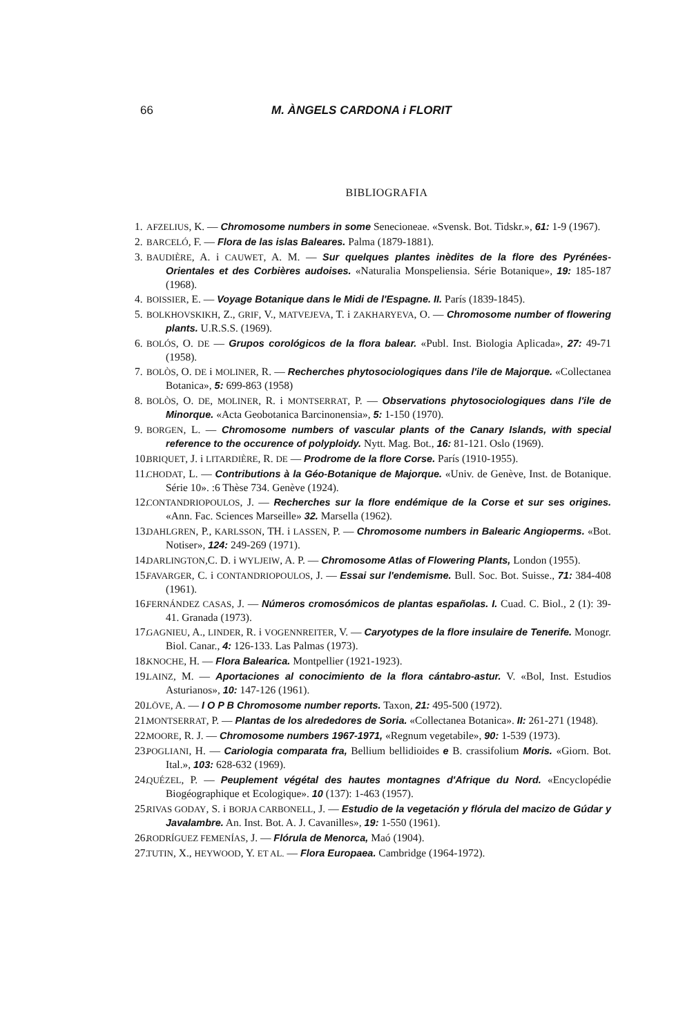66 M. ÀNGELS CARDONA i FLORIT
BIBLIOGRAFIA
1. AFZELIUS, K. — Chromosome numbers in some Senecioneae. «Svensk. Bot. Tidskr.», 61: 1-9 (1967).
2. BARCELÓ, F. — Flora de las islas Baleares. Palma (1879-1881).
3. BAUDIÈRE, A. i CAUWET, A. M. — Sur quelques plantes inèdites de la flore des Pyrénées-Orientales et des Corbières audoises. «Naturalia Monspeliensia. Série Botanique», 19: 185-187 (1968).
4. BOISSIER, E. — Voyage Botanique dans le Midi de l'Espagne. II. París (1839-1845).
5. BOLKHOVSKIKH, Z., GRIF, V., MATVEJEVA, T. i ZAKHARYEVA, O. — Chromosome number of flowering plants. U.R.S.S. (1969).
6. BOLÓS, O. DE — Grupos corológicos de la flora balear. «Publ. Inst. Biologia Aplicada», 27: 49-71 (1958).
7. BOLÒS, O. DE i MOLINER, R. — Recherches phytosociologiques dans l'ile de Majorque. «Collectanea Botanica», 5: 699-863 (1958)
8. BOLÒS, O. DE, MOLINER, R. i MONTSERRAT, P. — Observations phytosociologiques dans l'ile de Minorque. «Acta Geobotanica Barcinonensia», 5: 1-150 (1970).
9. BORGEN, L. — Chromosome numbers of vascular plants of the Canary Islands, with special reference to the occurence of polyploidy. Nytt. Mag. Bot., 16: 81-121. Oslo (1969).
10. BRIQUET, J. i LITARDIÈRE, R. DE — Prodrome de la flore Corse. París (1910-1955).
11. CHODAT, L. — Contributions à la Géo-Botanique de Majorque. «Univ. de Genève, Inst. de Botanique. Série 10». :6 Thèse 734. Genève (1924).
12. CONTANDRIOPOULOS, J. — Recherches sur la flore endémique de la Corse et sur ses origines. «Ann. Fac. Sciences Marseille» 32. Marsella (1962).
13. DAHLGREN, P., KARLSSON, TH. i LASSEN, P. — Chromosome numbers in Balearic Angioperms. «Bot. Notiser», 124: 249-269 (1971).
14. DARLINGTON,C. D. i WYLJEIW, A. P. — Chromosome Atlas of Flowering Plants, London (1955).
15. FAVARGER, C. i CONTANDRIOPOULOS, J. — Essai sur l'endemisme. Bull. Soc. Bot. Suisse., 71: 384-408 (1961).
16. FERNÁNDEZ CASAS, J. — Números cromosómicos de plantas españolas. I. Cuad. C. Biol., 2 (1): 39-41. Granada (1973).
17. GAGNIEU, A., LINDER, R. i VOGENNREITER, V. — Caryotypes de la flore insulaire de Tenerife. Monogr. Biol. Canar., 4: 126-133. Las Palmas (1973).
18. KNOCHE, H. — Flora Balearica. Montpellier (1921-1923).
19. LAINZ, M. — Aportaciones al conocimiento de la flora cántabro-astur. V. «Bol, Inst. Estudios Asturianos», 10: 147-126 (1961).
20. LÖVE, A. — I O P B Chromosome number reports. Taxon, 21: 495-500 (1972).
21. MONTSERRAT, P. — Plantas de los alrededores de Soria. «Collectanea Botanica». II: 261-271 (1948).
22. MOORE, R. J. — Chromosome numbers 1967-1971, «Regnum vegetabile», 90: 1-539 (1973).
23. POGLIANI, H. — Cariologia comparata fra, Bellium bellidioides e B. crassifolium Moris. «Giorn. Bot. Ital.», 103: 628-632 (1969).
24. QUÉZEL, P. — Peuplement végétal des hautes montagnes d'Afrique du Nord. «Encyclopédie Biogéographique et Ecologique». 10 (137): 1-463 (1957).
25. RIVAS GODAY, S. i BORJA CARBONELL, J. — Estudio de la vegetación y flórula del macizo de Gúdar y Javalambre. An. Inst. Bot. A. J. Cavanilles», 19: 1-550 (1961).
26. RODRÍGUEZ FEMENÍAS, J. — Flórula de Menorca, Maó (1904).
27. TUTIN, X., HEYWOOD, Y. ET AL. — Flora Europaea. Cambridge (1964-1972).